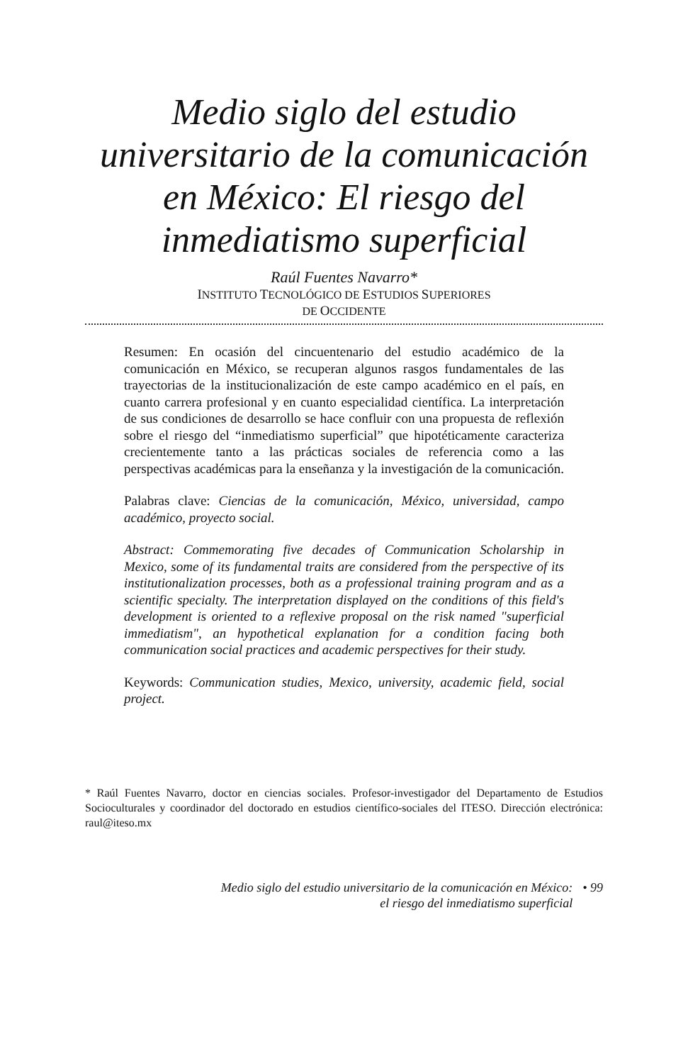Medio siglo del estudio
universitario de la comunicación
en México: El riesgo del
inmediatismo superficial
Raúl Fuentes Navarro*
INSTITUTO TECNOLÓGICO DE ESTUDIOS SUPERIORES
DE OCCIDENTE
Resumen: En ocasión del cincuentenario del estudio académico de la comunicación en México, se recuperan algunos rasgos fundamentales de las trayectorias de la institucionalización de este campo académico en el país, en cuanto carrera profesional y en cuanto especialidad científica. La interpretación de sus condiciones de desarrollo se hace confluir con una propuesta de reflexión sobre el riesgo del “inmediatismo superficial” que hipotéticamente caracteriza crecientemente tanto a las prácticas sociales de referencia como a las perspectivas académicas para la enseñanza y la investigación de la comunicación.
Palabras clave: Ciencias de la comunicación, México, universidad, campo académico, proyecto social.
Abstract: Commemorating five decades of Communication Scholarship in Mexico, some of its fundamental traits are considered from the perspective of its institutionalization processes, both as a professional training program and as a scientific specialty. The interpretation displayed on the conditions of this field's development is oriented to a reflexive proposal on the risk named "superficial immediatism", an hypothetical explanation for a condition facing both communication social practices and academic perspectives for their study.
Keywords: Communication studies, Mexico, university, academic field, social project.
* Raúl Fuentes Navarro, doctor en ciencias sociales. Profesor-investigador del Departamento de Estudios Socioculturales y coordinador del doctorado en estudios científico-sociales del ITESO. Dirección electrónica: raul@iteso.mx
Medio siglo del estudio universitario de la comunicación en México:
el riesgo del inmediatismo superficial
• 99